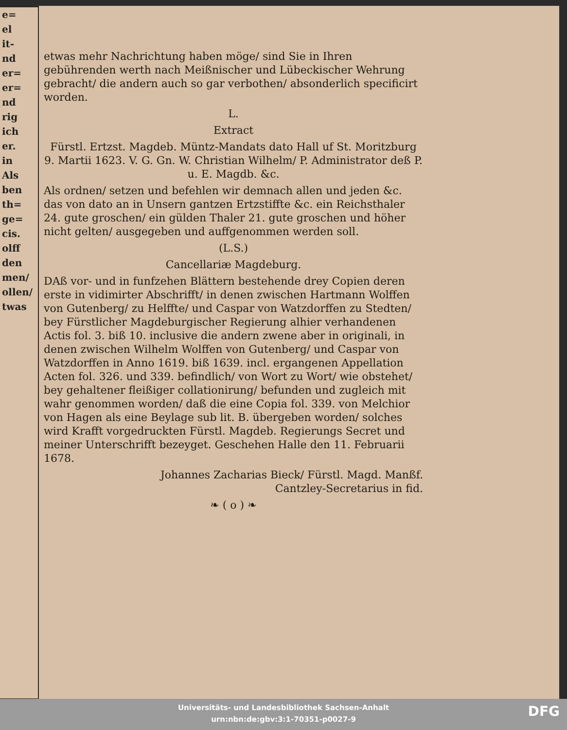e=
el
it-
nd
er=
er=
nd
rig
ich
er.
in
Als
ben
th=
ge=
cis.
olff
den
men/
ollen/
twas
etwas mehr Nachrichtung haben möge/ sind Sie in Ihren gebührenden werth nach Meißnischer und Lübeckischer Wehrung gebracht/ die andern auch so gar verbothen/ absonderlich specificirt worden.
L.
Extract
Fürstl. Ertzst. Magdeb. Müntz-Mandats dato Hall uf St. Moritzburg 9. Martii 1623. V. G. Gn. W. Christian Wilhelm/ P. Administrator deß P. u. E. Magdb. &c.
Als ordnen/ setzen und befehlen wir demnach allen und jeden &c. das von dato an in Unsern gantzen Ertzstiffte &c. ein Reichsthaler 24. gute groschen/ ein gülden Thaler 21. gute groschen und höher nicht gelten/ ausgegeben und auffgenommen werden soll.
(L.S.)
Cancellariæ Magdeburg.
DAß vor- und in funfzehen Blättern bestehende drey Copien deren erste in vidimirter Abschrifft/ in denen zwischen Hartmann Wolffen von Gutenberg/ zu Helffte/ und Caspar von Watzdorffen zu Stedten/ bey Fürstlicher Magdeburgischer Regierung alhier verhandenen Actis fol. 3. biß 10. inclusive die andern zwene aber in originali, in denen zwischen Wilhelm Wolffen von Gutenberg/ und Caspar von Watzdorffen in Anno 1619. biß 1639. incl. ergangenen Appellation Acten fol. 326. und 339. befindlich/ von Wort zu Wort/ wie obstehet/ bey gehaltener fleißiger collationirung/ befunden und zugleich mit wahr genommen worden/ daß die eine Copia fol. 339. von Melchior von Hagen als eine Beylage sub lit. B. übergeben worden/ solches wird Krafft vorgedruckten Fürstl. Magdeb. Regierungs Secret und meiner Unterschrifft bezeyget. Geschehen Halle den 11. Februarii 1678.
Johannes Zacharias Bieck/ Fürstl. Magd. Manßf.
Cantzley-Secretarius in fid.
❧ ( o ) ❧
Universitäts- und Landesbibliothek Sachsen-Anhalt
urn:nbn:de:gbv:3:1-70351-p0027-9
DFG